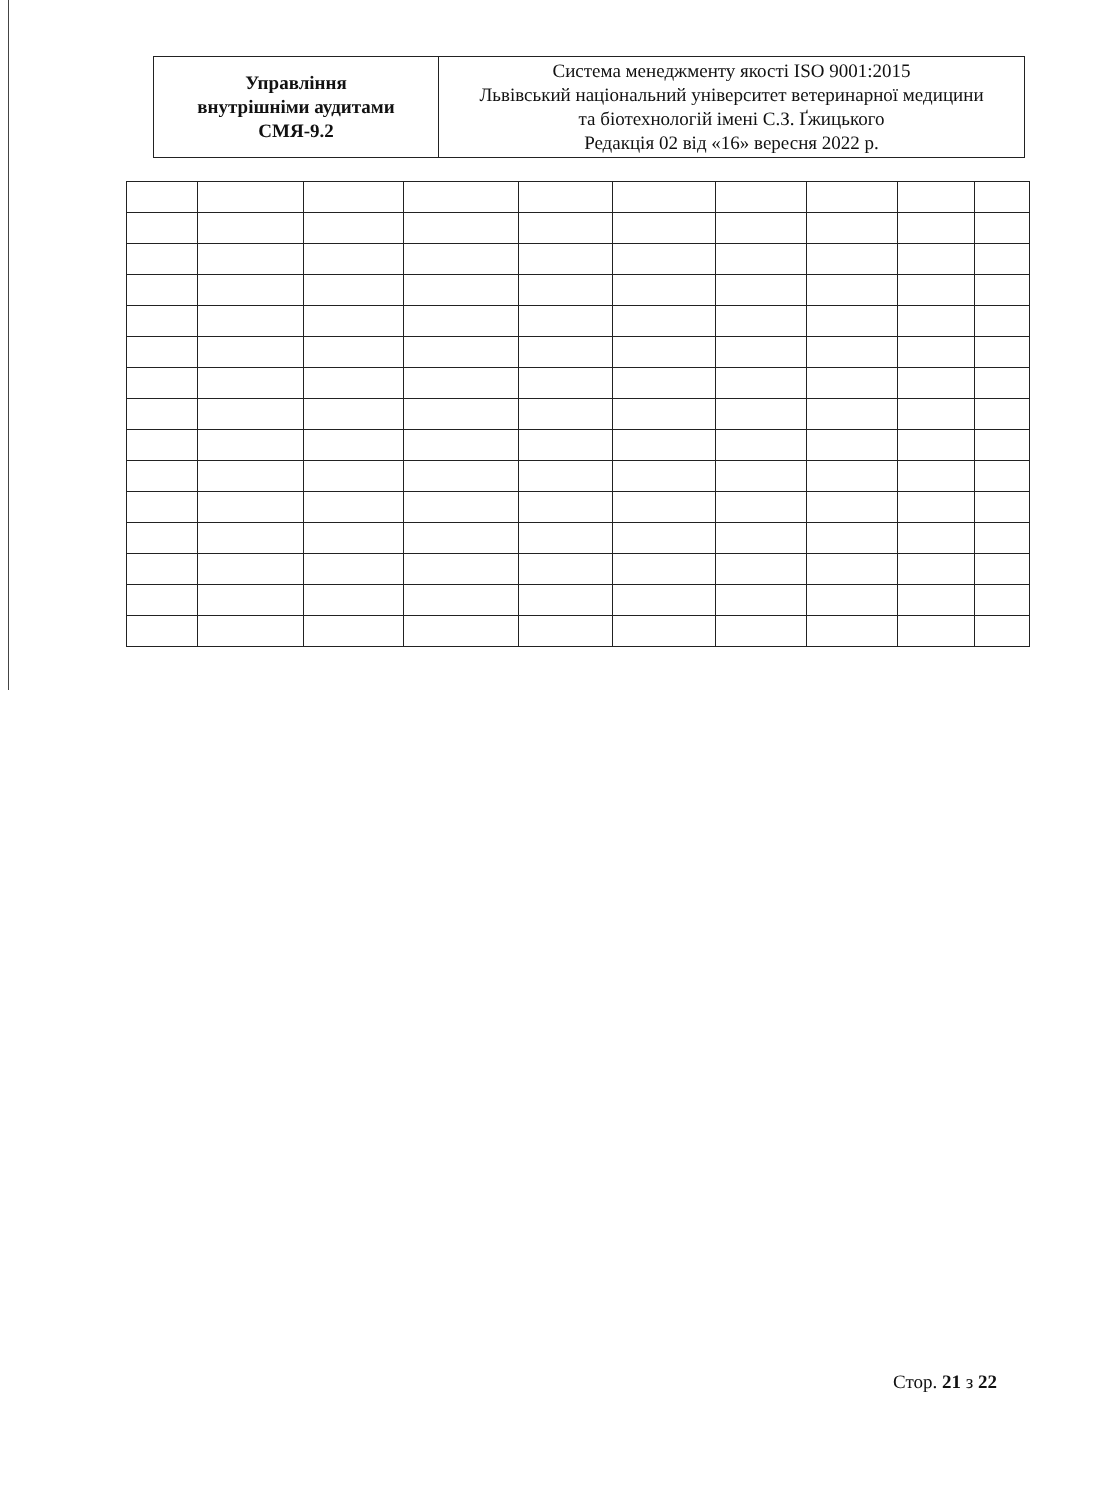| Управління внутрішніми аудитами СМЯ-9.2 | Система менеджменту якості ISO 9001:2015 Львівський національний університет ветеринарної медицини та біотехнологій імені С.З. Ґжицького Редакція 02 від «16» вересня 2022 р. |
Стор. 21 з 22